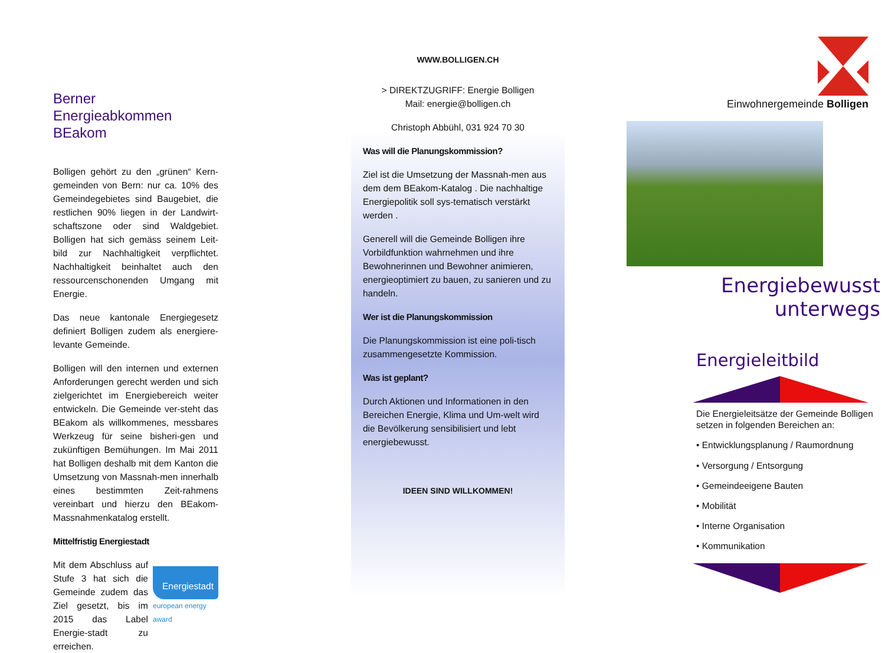Berner Energieabkommen BEakom
Bolligen gehört zu den „grünen“ Kern-gemeinden von Bern: nur ca. 10% des Gemeindegebietes sind Baugebiet, die restlichen 90% liegen in der Landwirt-schaftszone oder sind Waldgebiet. Bolligen hat sich gemäss seinem Leit-bild zur Nachhaltigkeit verpflichtet. Nachhaltigkeit beinhaltet auch den ressourcenschonenden Umgang mit Energie.
Das neue kantonale Energiegesetz definiert Bolligen zudem als energiere-levante Gemeinde.
Bolligen will den internen und externen Anforderungen gerecht werden und sich zielgerichtet im Energiebereich weiter entwickeln. Die Gemeinde ver-steht das BEakom als willkommenes, messbares Werkzeug für seine bisheri-gen und zukünftigen Bemühungen. Im Mai 2011 hat Bolligen deshalb mit dem Kanton die Umsetzung von Massnah-men innerhalb eines bestimmten Zeit-rahmens vereinbart und hierzu den BEakom- Massnahmenkatalog erstellt.
Mittelfristig Energiestadt
Mit dem Abschluss auf Stufe 3 hat sich die Gemeinde zudem das Ziel gesetzt, bis im 2015 das Label Energie-stadt zu erreichen.
Energiestadt
european energy award
WWW.BOLLIGEN.CH
> DIREKTZUGRIFF: Energie Bolligen
Mail: energie@bolligen.ch
Christoph Abbühl, 031 924 70 30
Was will die Planungskommission?
Ziel ist die Umsetzung der Massnah-men aus dem dem BEakom-Katalog . Die nachhaltige Energiepolitik soll sys-tematisch verstärkt werden .
Generell will die Gemeinde Bolligen ihre Vorbildfunktion wahrnehmen und ihre Bewohnerinnen und Bewohner animieren, energieoptimiert zu bauen, zu sanieren und zu handeln.
Wer ist die Planungskommission
Die Planungskommission ist eine poli-tisch zusammengesetzte Kommission.
Was ist geplant?
Durch Aktionen und Informationen in den Bereichen Energie, Klima und Um-welt wird die Bevölkerung sensibilisiert und lebt energiebewusst.
IDEEN SIND WILLKOMMEN!
Einwohnergemeinde Bolligen
Energiebewusst
unterwegs
Energieleitbild
Die Energieleitsätze der Gemeinde Bolligen setzen in folgenden Bereichen an:
• Entwicklungsplanung / Raumordnung
• Versorgung / Entsorgung
• Gemeindeeigene Bauten
• Mobilität
• Interne Organisation
• Kommunikation